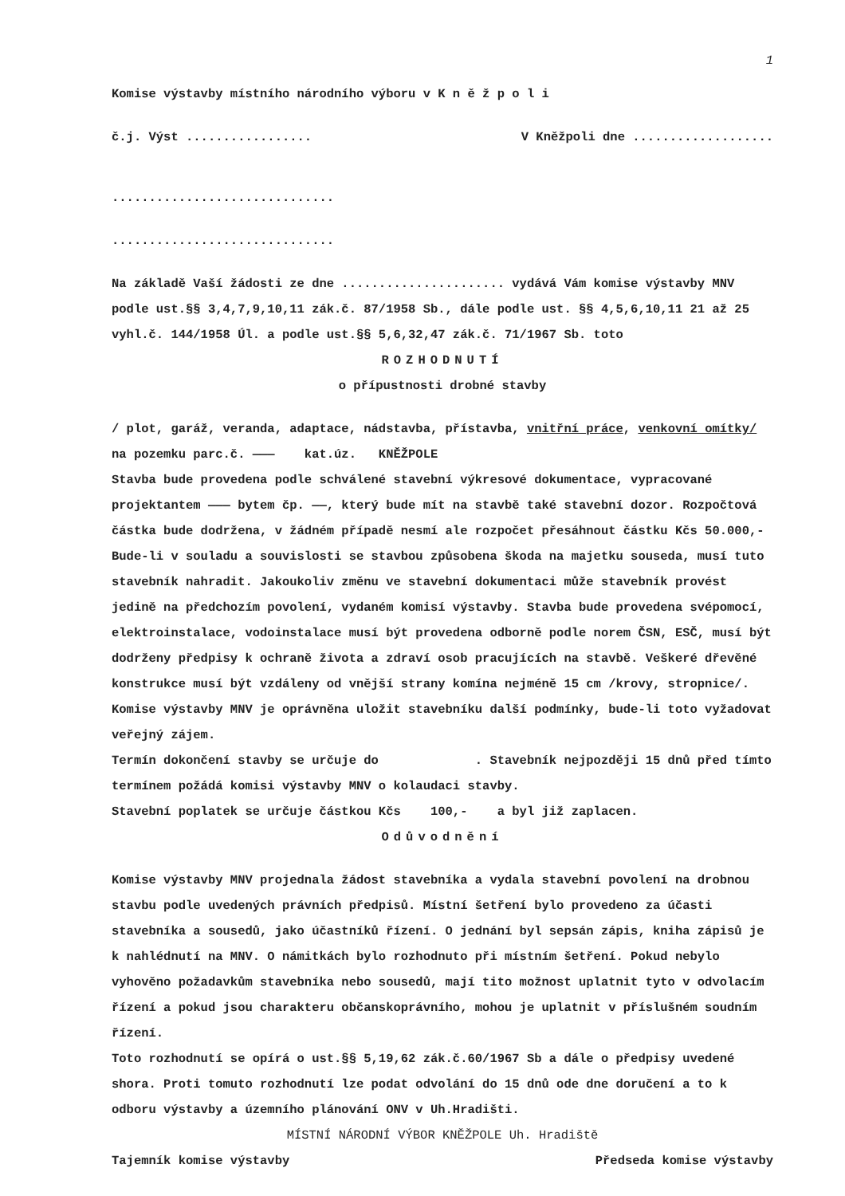1
Komise výstavby místního národního výboru v K n ě ž p o l i
č.j. Výst ................. V Kněžpoli dne ...................
..............................
..............................
Na základě Vaší žádosti ze dne ...................... vydává Vám komise výstavby MNV podle ust.§§ 3,4,7,9,10,11 zák.č. 87/1958 Sb., dále podle ust. §§ 4,5,6,10,11 21 až 25 vyhl.č. 144/1958 Úl. a podle ust.§§ 5,6,32,47 zák.č. 71/1967 Sb. toto
ROZHODNUTÍ
o přípustnosti drobné stavby
/ plot, garáž, veranda, adaptace, nádstavba, přístavba, vnitřní práce, venkovní omítky/
na pozemku parc.č. ——— kat.úz. KNĚŽPOLE
Stavba bude provedena podle schválené stavební výkresové dokumentace, vypracované projektantem ——— bytem čp. ——, který bude mít na stavbě také stavební dozor. Rozpočtová částka bude dodržena, v žádném případě nesmí ale rozpočet přesáhnout částku Kčs 50.000,- Bude-li v souladu a souvislosti se stavbou způsobena škoda na majetku souseda, musí tuto stavebník nahradit. Jakoukoliv změnu ve stavební dokumentaci může stavebník provést jedině na předchozím povolení, vydaném komisí výstavby. Stavba bude provedena svépomocí, elektroinstalace, vodoinstalace musí být provedena odborně podle norem ČSN, ESČ, musí být dodrženy předpisy k ochraně života a zdraví osob pracujících na stavbě. Veškeré dřevěné konstrukce musí být vzdáleny od vnější strany komína nejméně 15 cm /krovy, stropnice/. Komise výstavby MNV je oprávněna uložit stavebníku další podmínky, bude-li toto vyžadovat veřejný zájem.
Termín dokončení stavby se určuje do . Stavebník nejpozději 15 dnů před tímto termínem požádá komisi výstavby MNV o kolaudaci stavby.
Stavební poplatek se určuje částkou Kčs 100,- a byl již zaplacen.
Odůvodnění
Komise výstavby MNV projednala žádost stavebníka a vydala stavební povolení na drobnou stavbu podle uvedených právních předpisů. Místní šetření bylo provedeno za účasti stavebníka a sousedů, jako účastníků řízení. O jednání byl sepsán zápis, kniha zápisů je k nahlédnutí na MNV. O námitkách bylo rozhodnuto při místním šetření. Pokud nebylo vyhověno požadavkům stavebníka nebo sousedů, mají tito možnost uplatnit tyto v odvolacím řízení a pokud jsou charakteru občanskoprávního, mohou je uplatnit v příslušném soudním řízení.
Toto rozhodnutí se opírá o ust.§§ 5,19,62 zák.č.60/1967 Sb a dále o předpisy uvedené shora. Proti tomuto rozhodnutí lze podat odvolání do 15 dnů ode dne doručení a to k odboru výstavby a územního plánování ONV v Uh.Hradišti.
MÍSTNÍ NÁRODNÍ VÝBOR KNĚŽPOLE Uh. Hradiště
Tajemník komise výstavby Předseda komise výstavby